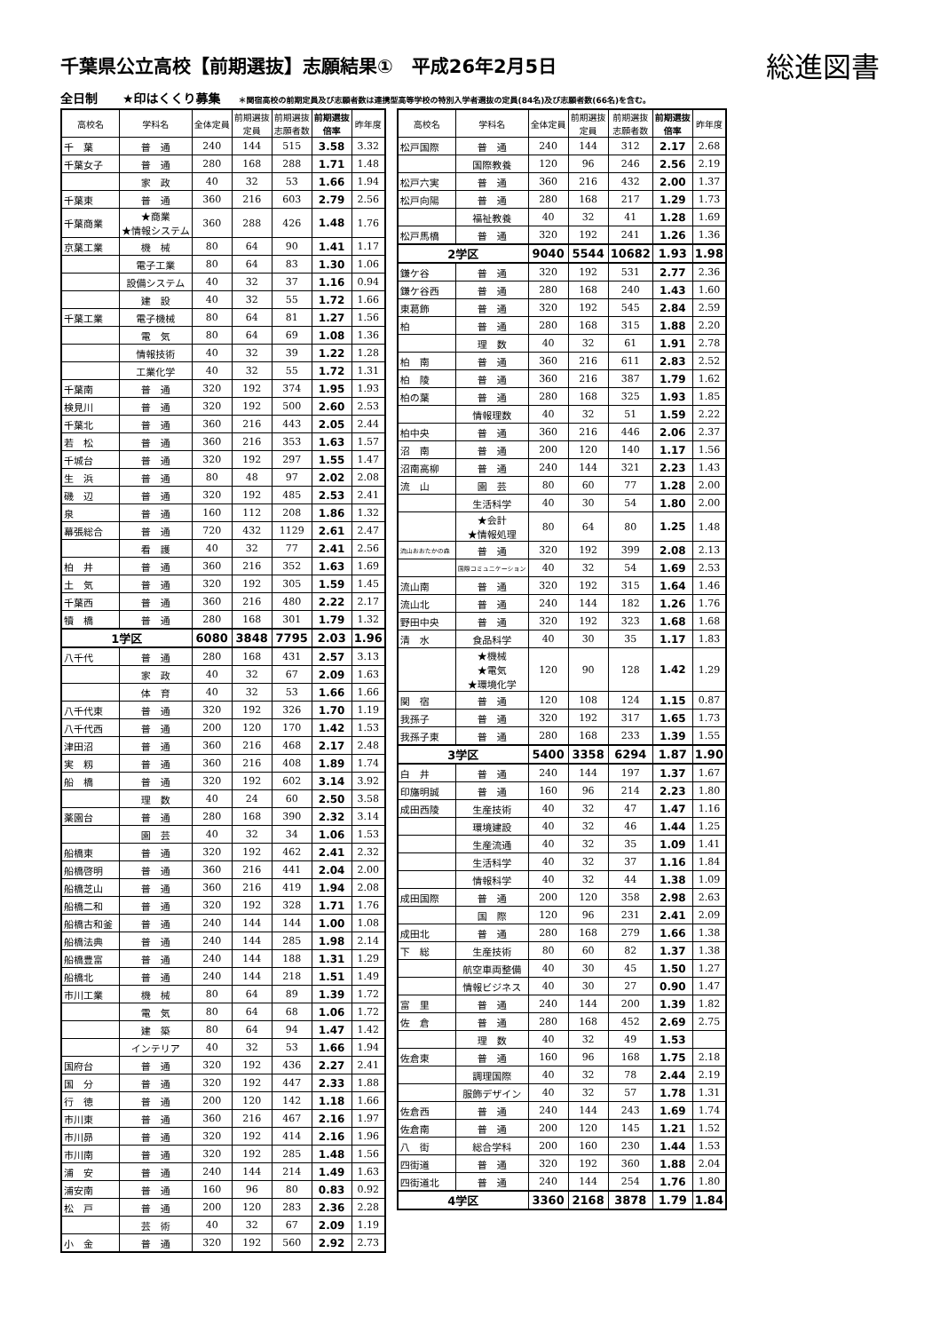千葉県公立高校【前期選抜】志願結果①　平成26年2月5日 総進図書
全日制　　★印はくくり募集 ＊関宿高校の前期定員及び志願者数は連携型高等学校の特別入学者選抜の定員(84名)及び志願者数(66名)を含む。
| 高校名 | 学科名 | 全体定員 | 前期選抜 定員 | 前期選抜 志願者数 | 前期選抜 倍率 | 昨年度 |
| --- | --- | --- | --- | --- | --- | --- |
| 千 葉 | 普 通 | 240 | 144 | 515 | 3.58 | 3.32 |
| 千葉女子 | 普 通 | 280 | 168 | 288 | 1.71 | 1.48 |
| | 家 政 | 40 | 32 | 53 | 1.66 | 1.94 |
| 千葉東 | 普 通 | 360 | 216 | 603 | 2.79 | 2.56 |
| 千葉商業 | ★商業 ★情報システム | 360 | 288 | 426 | 1.48 | 1.76 |
| 京葉工業 | 機 械 | 80 | 64 | 90 | 1.41 | 1.17 |
| | 電子工業 | 80 | 64 | 83 | 1.30 | 1.06 |
| | 設備システム | 40 | 32 | 37 | 1.16 | 0.94 |
| | 建 設 | 40 | 32 | 55 | 1.72 | 1.66 |
| 千葉工業 | 電子機械 | 80 | 64 | 81 | 1.27 | 1.56 |
| | 電 気 | 80 | 64 | 69 | 1.08 | 1.36 |
| | 情報技術 | 40 | 32 | 39 | 1.22 | 1.28 |
| | 工業化学 | 40 | 32 | 55 | 1.72 | 1.31 |
| 千葉南 | 普 通 | 320 | 192 | 374 | 1.95 | 1.93 |
| 検見川 | 普 通 | 320 | 192 | 500 | 2.60 | 2.53 |
| 千葉北 | 普 通 | 360 | 216 | 443 | 2.05 | 2.44 |
| 若 松 | 普 通 | 360 | 216 | 353 | 1.63 | 1.57 |
| 千城台 | 普 通 | 320 | 192 | 297 | 1.55 | 1.47 |
| 生 浜 | 普 通 | 80 | 48 | 97 | 2.02 | 2.08 |
| 磯 辺 | 普 通 | 320 | 192 | 485 | 2.53 | 2.41 |
| 泉 | 普 通 | 160 | 112 | 208 | 1.86 | 1.32 |
| 幕張総合 | 普 通 | 720 | 432 | 1129 | 2.61 | 2.47 |
| | 看 護 | 40 | 32 | 77 | 2.41 | 2.56 |
| 柏 井 | 普 通 | 360 | 216 | 352 | 1.63 | 1.69 |
| 土 気 | 普 通 | 320 | 192 | 305 | 1.59 | 1.45 |
| 千葉西 | 普 通 | 360 | 216 | 480 | 2.22 | 2.17 |
| 犢 橋 | 普 通 | 280 | 168 | 301 | 1.79 | 1.32 |
| 1学区 | | 6080 | 3848 | 7795 | 2.03 | 1.96 |
| 八千代 | 普 通 | 280 | 168 | 431 | 2.57 | 3.13 |
| | 家 政 | 40 | 32 | 67 | 2.09 | 1.63 |
| | 体 育 | 40 | 32 | 53 | 1.66 | 1.66 |
| 八千代東 | 普 通 | 320 | 192 | 326 | 1.70 | 1.19 |
| 八千代西 | 普 通 | 200 | 120 | 170 | 1.42 | 1.53 |
| 津田沼 | 普 通 | 360 | 216 | 468 | 2.17 | 2.48 |
| 実 籾 | 普 通 | 360 | 216 | 408 | 1.89 | 1.74 |
| 船 橋 | 普 通 | 320 | 192 | 602 | 3.14 | 3.92 |
| | 理 数 | 40 | 24 | 60 | 2.50 | 3.58 |
| 薬園台 | 普 通 | 280 | 168 | 390 | 2.32 | 3.14 |
| | 園 芸 | 40 | 32 | 34 | 1.06 | 1.53 |
| 船橋東 | 普 通 | 320 | 192 | 462 | 2.41 | 2.32 |
| 船橋啓明 | 普 通 | 360 | 216 | 441 | 2.04 | 2.00 |
| 船橋芝山 | 普 通 | 360 | 216 | 419 | 1.94 | 2.08 |
| 船橋二和 | 普 通 | 320 | 192 | 328 | 1.71 | 1.76 |
| 船橋古和釜 | 普 通 | 240 | 144 | 144 | 1.00 | 1.08 |
| 船橋法典 | 普 通 | 240 | 144 | 285 | 1.98 | 2.14 |
| 船橋豊富 | 普 通 | 240 | 144 | 188 | 1.31 | 1.29 |
| 船橋北 | 普 通 | 240 | 144 | 218 | 1.51 | 1.49 |
| 市川工業 | 機 械 | 80 | 64 | 89 | 1.39 | 1.72 |
| | 電 気 | 80 | 64 | 68 | 1.06 | 1.72 |
| | 建 築 | 80 | 64 | 94 | 1.47 | 1.42 |
| | インテリア | 40 | 32 | 53 | 1.66 | 1.94 |
| 国府台 | 普 通 | 320 | 192 | 436 | 2.27 | 2.41 |
| 国 分 | 普 通 | 320 | 192 | 447 | 2.33 | 1.88 |
| 行 徳 | 普 通 | 200 | 120 | 142 | 1.18 | 1.66 |
| 市川東 | 普 通 | 360 | 216 | 467 | 2.16 | 1.97 |
| 市川昴 | 普 通 | 320 | 192 | 414 | 2.16 | 1.96 |
| 市川南 | 普 通 | 320 | 192 | 285 | 1.48 | 1.56 |
| 浦 安 | 普 通 | 240 | 144 | 214 | 1.49 | 1.63 |
| 浦安南 | 普 通 | 160 | 96 | 80 | 0.83 | 0.92 |
| 松 戸 | 普 通 | 200 | 120 | 283 | 2.36 | 2.28 |
| | 芸 術 | 40 | 32 | 67 | 2.09 | 1.19 |
| 小 金 | 普 通 | 320 | 192 | 560 | 2.92 | 2.73 |
| 高校名 | 学科名 | 全体定員 | 前期選抜 定員 | 前期選抜 志願者数 | 前期選抜 倍率 | 昨年度 |
| --- | --- | --- | --- | --- | --- | --- |
| 松戸国際 | 普 通 | 240 | 144 | 312 | 2.17 | 2.68 |
| | 国際教養 | 120 | 96 | 246 | 2.56 | 2.19 |
| 松戸六実 | 普 通 | 360 | 216 | 432 | 2.00 | 1.37 |
| 松戸向陽 | 普 通 | 280 | 168 | 217 | 1.29 | 1.73 |
| | 福祉教養 | 40 | 32 | 41 | 1.28 | 1.69 |
| 松戸馬橋 | 普 通 | 320 | 192 | 241 | 1.26 | 1.36 |
| 2学区 | | 9040 | 5544 | 10682 | 1.93 | 1.98 |
| 鎌ケ谷 | 普 通 | 320 | 192 | 531 | 2.77 | 2.36 |
| 鎌ケ谷西 | 普 通 | 280 | 168 | 240 | 1.43 | 1.60 |
| 東葛飾 | 普 通 | 320 | 192 | 545 | 2.84 | 2.59 |
| 柏 | 普 通 | 280 | 168 | 315 | 1.88 | 2.20 |
| | 理 数 | 40 | 32 | 61 | 1.91 | 2.78 |
| 柏 南 | 普 通 | 360 | 216 | 611 | 2.83 | 2.52 |
| 柏 陵 | 普 通 | 360 | 216 | 387 | 1.79 | 1.62 |
| 柏の葉 | 普 通 | 280 | 168 | 325 | 1.93 | 1.85 |
| | 情報理数 | 40 | 32 | 51 | 1.59 | 2.22 |
| 柏中央 | 普 通 | 360 | 216 | 446 | 2.06 | 2.37 |
| 沼 南 | 普 通 | 200 | 120 | 140 | 1.17 | 1.56 |
| 沼南高柳 | 普 通 | 240 | 144 | 321 | 2.23 | 1.43 |
| 流 山 | 園 芸 | 80 | 60 | 77 | 1.28 | 2.00 |
| | 生活科学 | 40 | 30 | 54 | 1.80 | 2.00 |
| | ★会計 ★情報処理 | 80 | 64 | 80 | 1.25 | 1.48 |
| 流山おおたかの森 | 普 通 | 320 | 192 | 399 | 2.08 | 2.13 |
| | 国際コミュニケーション | 40 | 32 | 54 | 1.69 | 2.53 |
| 流山南 | 普 通 | 320 | 192 | 315 | 1.64 | 1.46 |
| 流山北 | 普 通 | 240 | 144 | 182 | 1.26 | 1.76 |
| 野田中央 | 普 通 | 320 | 192 | 323 | 1.68 | 1.68 |
| 清 水 | 食品科学 | 40 | 30 | 35 | 1.17 | 1.83 |
| | ★機械 ★電気 ★環境化学 | 120 | 90 | 128 | 1.42 | 1.29 |
| 関 宿 | 普 通 | 120 | 108 | 124 | 1.15 | 0.87 |
| 我孫子 | 普 通 | 320 | 192 | 317 | 1.65 | 1.73 |
| 我孫子東 | 普 通 | 280 | 168 | 233 | 1.39 | 1.55 |
| 3学区 | | 5400 | 3358 | 6294 | 1.87 | 1.90 |
| 白 井 | 普 通 | 240 | 144 | 197 | 1.37 | 1.67 |
| 印旛明誠 | 普 通 | 160 | 96 | 214 | 2.23 | 1.80 |
| 成田西陵 | 生産技術 | 40 | 32 | 47 | 1.47 | 1.16 |
| | 環境建設 | 40 | 32 | 46 | 1.44 | 1.25 |
| | 生産流通 | 40 | 32 | 35 | 1.09 | 1.41 |
| | 生活科学 | 40 | 32 | 37 | 1.16 | 1.84 |
| | 情報科学 | 40 | 32 | 44 | 1.38 | 1.09 |
| 成田国際 | 普 通 | 200 | 120 | 358 | 2.98 | 2.63 |
| | 国 際 | 120 | 96 | 231 | 2.41 | 2.09 |
| 成田北 | 普 通 | 280 | 168 | 279 | 1.66 | 1.38 |
| 下 総 | 生産技術 | 80 | 60 | 82 | 1.37 | 1.38 |
| | 航空車両整備 | 40 | 30 | 45 | 1.50 | 1.27 |
| | 情報ビジネス | 40 | 30 | 27 | 0.90 | 1.47 |
| 富 里 | 普 通 | 240 | 144 | 200 | 1.39 | 1.82 |
| 佐 倉 | 普 通 | 280 | 168 | 452 | 2.69 | 2.75 |
| | 理 数 | 40 | 32 | 49 | 1.53 | |
| 佐倉東 | 普 通 | 160 | 96 | 168 | 1.75 | 2.18 |
| | 調理国際 | 40 | 32 | 78 | 2.44 | 2.19 |
| | 服飾デザイン | 40 | 32 | 57 | 1.78 | 1.31 |
| 佐倉西 | 普 通 | 240 | 144 | 243 | 1.69 | 1.74 |
| 佐倉南 | 普 通 | 200 | 120 | 145 | 1.21 | 1.52 |
| 八 街 | 総合学科 | 200 | 160 | 230 | 1.44 | 1.53 |
| 四街道 | 普 通 | 320 | 192 | 360 | 1.88 | 2.04 |
| 四街道北 | 普 通 | 240 | 144 | 254 | 1.76 | 1.80 |
| 4学区 | | 3360 | 2168 | 3878 | 1.79 | 1.84 |